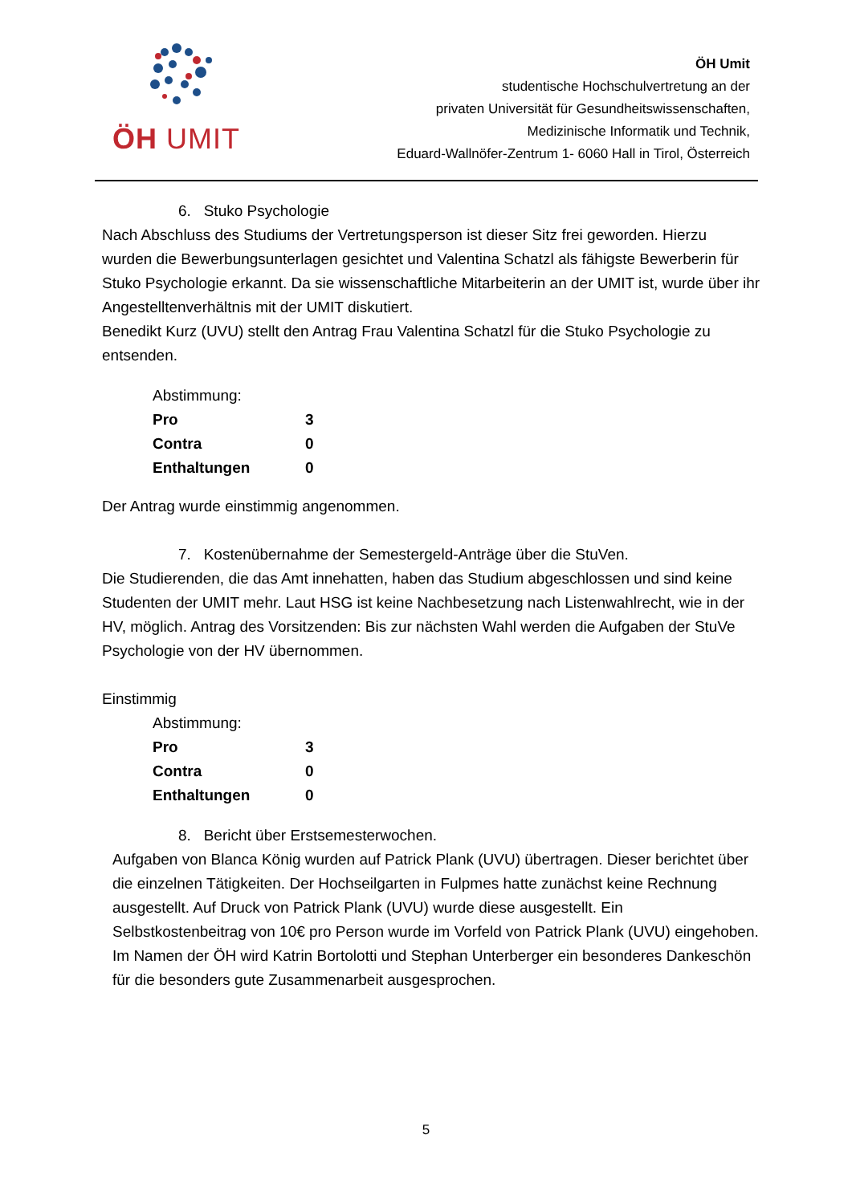ÖH UMIT
ÖH Umit
studentische Hochschulvertretung an der
privaten Universität für Gesundheitswissenschaften,
Medizinische Informatik und Technik,
Eduard-Wallnöfer-Zentrum 1- 6060 Hall in Tirol, Österreich
6. Stuko Psychologie
Nach Abschluss des Studiums der Vertretungsperson ist dieser Sitz frei geworden. Hierzu wurden die Bewerbungsunterlagen gesichtet und Valentina Schatzl als fähigste Bewerberin für Stuko Psychologie erkannt. Da sie wissenschaftliche Mitarbeiterin an der UMIT ist, wurde über ihr Angestelltenverhältnis mit der UMIT diskutiert.
Benedikt Kurz (UVU) stellt den Antrag Frau Valentina Schatzl für die Stuko Psychologie zu entsenden.
Abstimmung:
| Pro | 3 |
| Contra | 0 |
| Enthaltungen | 0 |
Der Antrag wurde einstimmig angenommen.
7. Kostenübernahme der Semestergeld-Anträge über die StuVen.
Die Studierenden, die das Amt innehatten, haben das Studium abgeschlossen und sind keine Studenten der UMIT mehr. Laut HSG ist keine Nachbesetzung nach Listenwahlrecht, wie in der HV, möglich. Antrag des Vorsitzenden: Bis zur nächsten Wahl werden die Aufgaben der StuVe Psychologie von der HV übernommen.
Einstimmig
Abstimmung:
| Pro | 3 |
| Contra | 0 |
| Enthaltungen | 0 |
8. Bericht über Erstsemesterwochen.
Aufgaben von Blanca König wurden auf Patrick Plank (UVU) übertragen. Dieser berichtet über die einzelnen Tätigkeiten. Der Hochseilgarten in Fulpmes hatte zunächst keine Rechnung ausgestellt. Auf Druck von Patrick Plank (UVU) wurde diese ausgestellt. Ein Selbstkostenbeitrag von 10€ pro Person wurde im Vorfeld von Patrick Plank (UVU) eingehoben.
Im Namen der ÖH wird Katrin Bortolotti und Stephan Unterberger ein besonderes Dankeschön für die besonders gute Zusammenarbeit ausgesprochen.
5